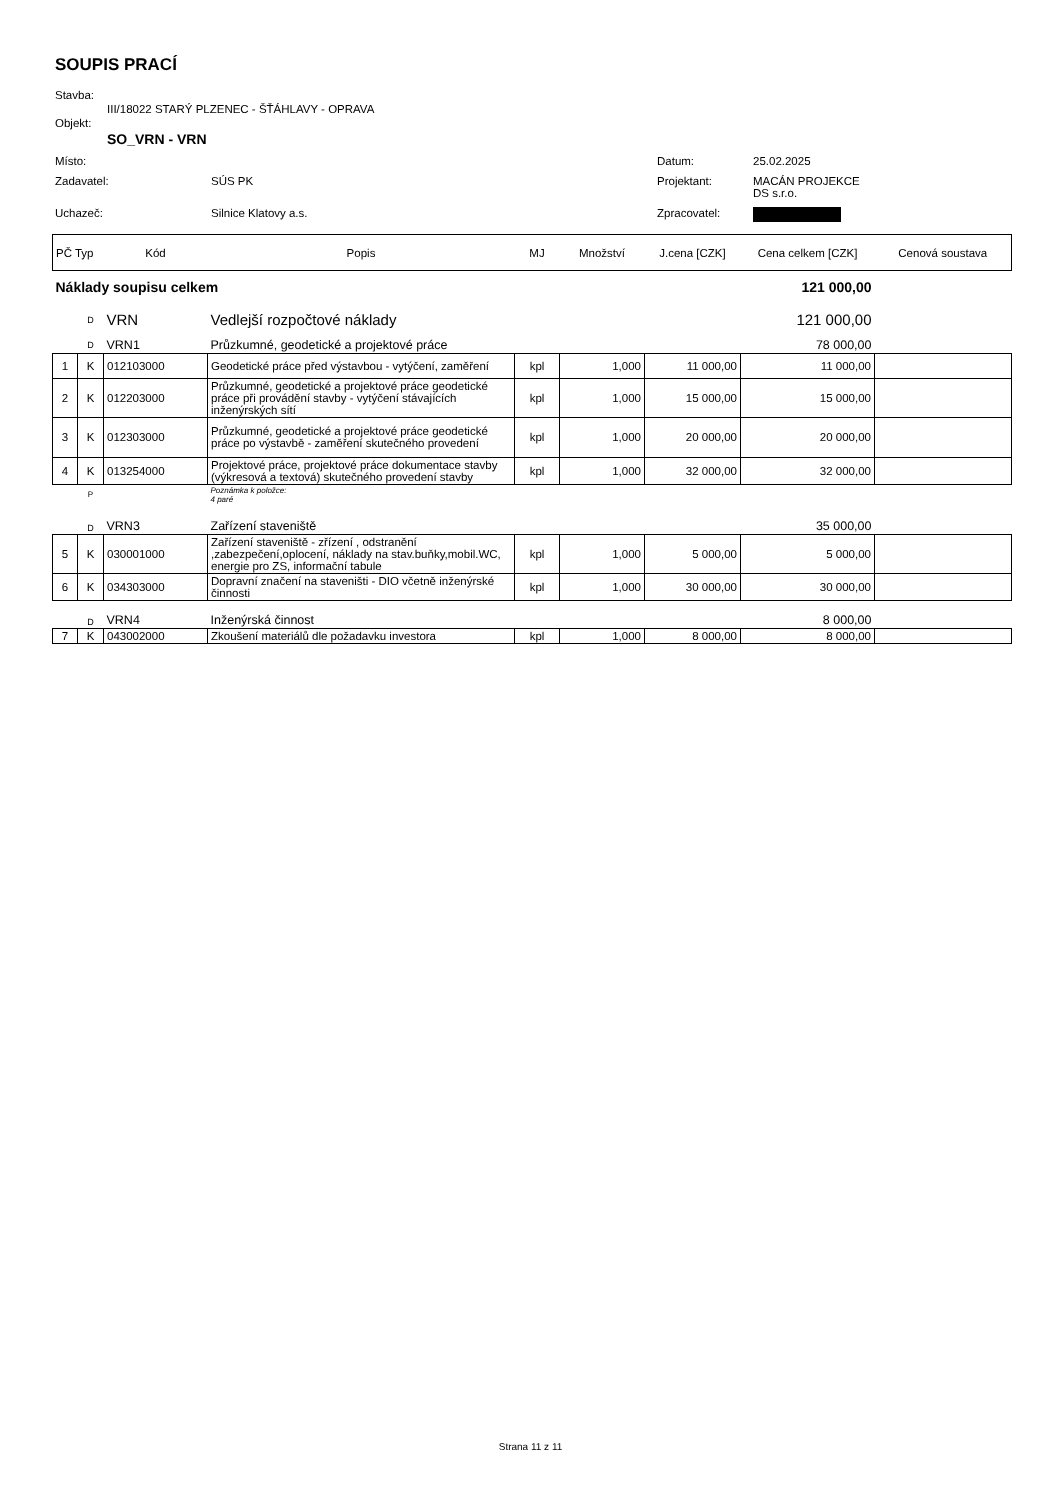SOUPIS PRACÍ
Stavba:
III/18022 STARÝ PLZENEC - ŠŤÁHLAVY - OPRAVA
Objekt:
SO_VRN - VRN
| Místo: | | Datum: | 25.02.2025 |
| Zadavatel: | SÚS PK | Projektant: | MACÁN PROJEKCE DS s.r.o. |
| Uchazeč: | Silnice Klatovy a.s. | Zpracovatel: | |
| PČ Typ | | Kód | Popis | MJ | Množství | J.cena [CZK] | Cena celkem [CZK] | Cenová soustava |
| --- | --- | --- | --- | --- | --- | --- | --- | --- |
| Náklady soupisu celkem | | | | | | | 121 000,00 | |
| | D | VRN | Vedlejší rozpočtové náklady | | | | 121 000,00 | |
| | D | VRN1 | Průzkumné, geodetické a projektové práce | | | | 78 000,00 | |
| 1 | K | 012103000 | Geodetické práce před výstavbou - vytýčení, zaměření | kpl | 1,000 | 11 000,00 | 11 000,00 | |
| 2 | K | 012203000 | Průzkumné, geodetické a projektové práce geodetické práce při provádění stavby - vytýčení stávajících inženýrských sítí | kpl | 1,000 | 15 000,00 | 15 000,00 | |
| 3 | K | 012303000 | Průzkumné, geodetické a projektové práce geodetické práce po výstavbě - zaměření skutečného provedení | kpl | 1,000 | 20 000,00 | 20 000,00 | |
| 4 | K | 013254000 | Projektové práce, projektové práce dokumentace stavby (výkresová a textová) skutečného provedení stavby | kpl | 1,000 | 32 000,00 | 32 000,00 | |
| | P | | Poznámka k položce: 4 paré | | | | | |
| | D | VRN3 | Zařízení staveniště | | | | 35 000,00 | |
| 5 | K | 030001000 | Zařízení staveniště - zřízení , odstranění ,zabezpečení,oplocení, náklady na stav.buňky,mobil.WC, energie pro ZS, informační tabule | kpl | 1,000 | 5 000,00 | 5 000,00 | |
| 6 | K | 034303000 | Dopravní značení na staveništi - DIO včetně inženýrské činnosti | kpl | 1,000 | 30 000,00 | 30 000,00 | |
| | D | VRN4 | Inženýrská činnost | | | | 8 000,00 | |
| 7 | K | 043002000 | Zkoušení materiálů dle požadavku investora | kpl | 1,000 | 8 000,00 | 8 000,00 | |
Strana 11 z 11